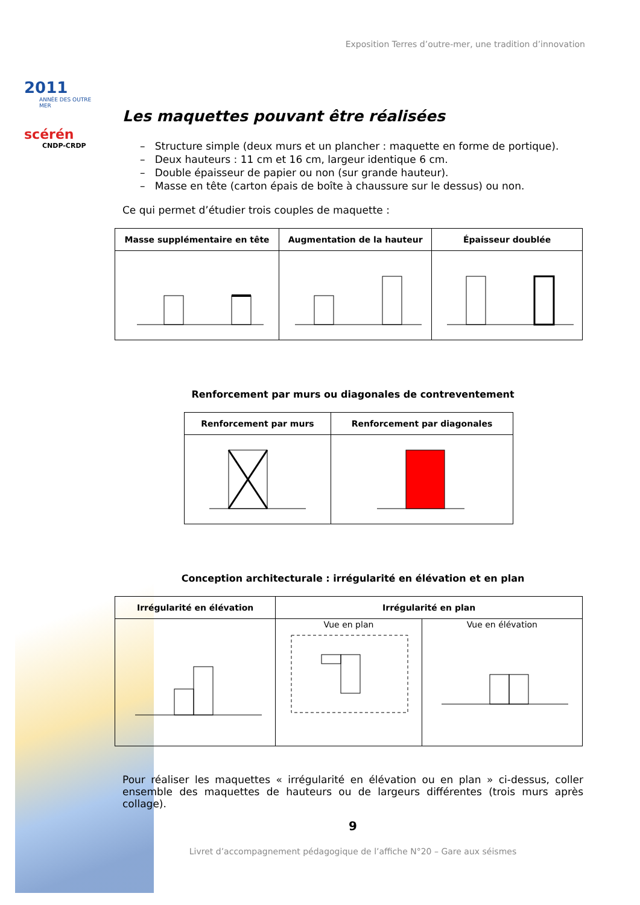2011
ANNÉE DES OUTRE MER
scérén
CNDP-CRDP
Exposition Terres d’outre-mer, une tradition d’innovation
Les maquettes pouvant être réalisées
– Structure simple (deux murs et un plancher : maquette en forme de portique).
– Deux hauteurs : 11 cm et 16 cm, largeur identique 6 cm.
– Double épaisseur de papier ou non (sur grande hauteur).
– Masse en tête (carton épais de boîte à chaussure sur le dessus) ou non.
Ce qui permet d’étudier trois couples de maquette :
| Masse supplémentaire en tête | Augmentation de la hauteur | Épaisseur doublée |
| --- | --- | --- |
Renforcement par murs ou diagonales de contreventement
| Renforcement par murs | Renforcement par diagonales |
| --- | --- |
Conception architecturale : irrégularité en élévation et en plan
| Irrégularité en élévation | Irrégularité en plan | |
| --- | --- | --- |
| | Vue en plan | Vue en élévation |
Pour réaliser les maquettes « irrégularité en élévation ou en plan » ci-dessus, coller ensemble des maquettes de hauteurs ou de largeurs différentes (trois murs après collage).
9
Livret d’accompagnement pédagogique de l’affiche N°20 – Gare aux séismes